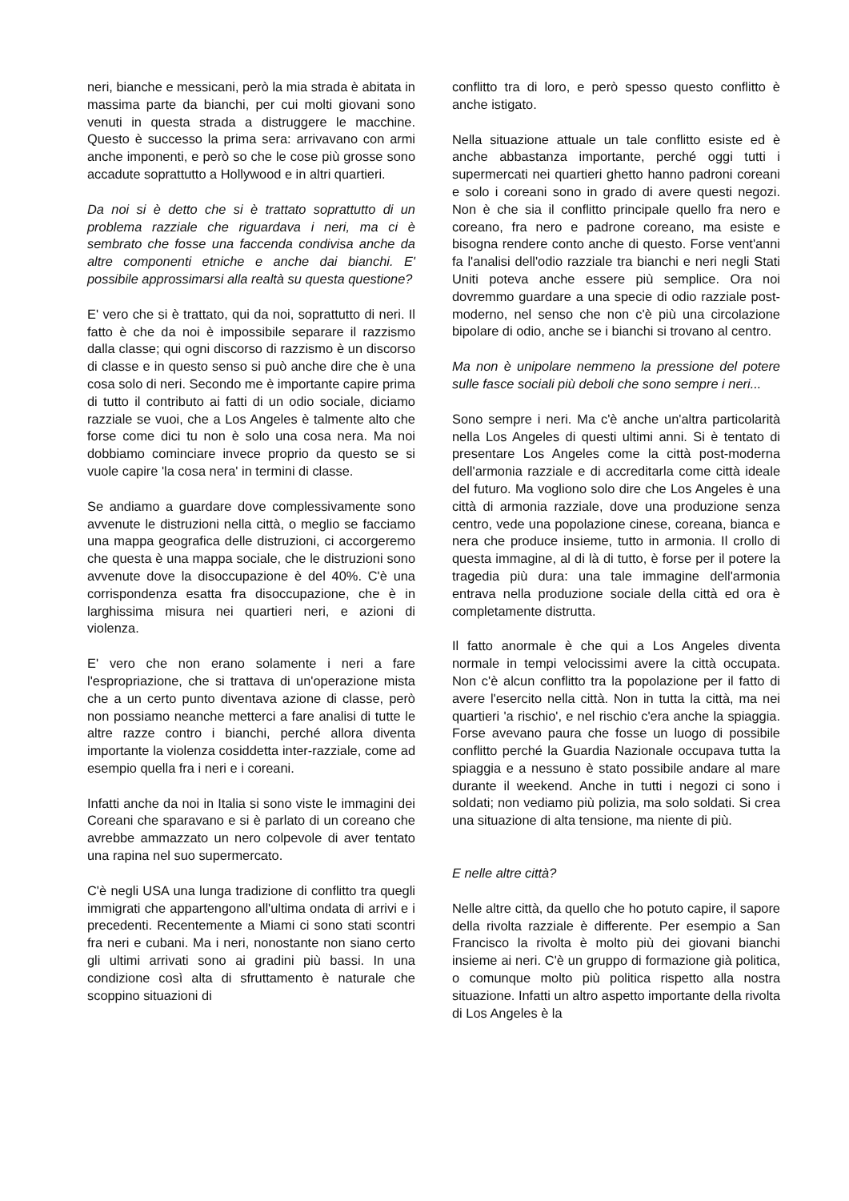neri, bianche e messicani, però la mia strada è abitata in massima parte da bianchi, per cui molti giovani sono venuti in questa strada a distruggere le macchine. Questo è successo la prima sera: arrivavano con armi anche imponenti, e però so che le cose più grosse sono accadute soprattutto a Hollywood e in altri quartieri.
Da noi si è detto che si è trattato soprattutto di un problema razziale che riguardava i neri, ma ci è sembrato che fosse una faccenda condivisa anche da altre componenti etniche e anche dai bianchi. E' possibile approssimarsi alla realtà su questa questione?
E' vero che si è trattato, qui da noi, soprattutto di neri. Il fatto è che da noi è impossibile separare il razzismo dalla classe; qui ogni discorso di razzismo è un discorso di classe e in questo senso si può anche dire che è una cosa solo di neri. Secondo me è importante capire prima di tutto il contributo ai fatti di un odio sociale, diciamo razziale se vuoi, che a Los Angeles è talmente alto che forse come dici tu non è solo una cosa nera. Ma noi dobbiamo cominciare invece proprio da questo se si vuole capire 'la cosa nera' in termini di classe.
Se andiamo a guardare dove complessivamente sono avvenute le distruzioni nella città, o meglio se facciamo una mappa geografica delle distruzioni, ci accorgeremo che questa è una mappa sociale, che le distruzioni sono avvenute dove la disoccupazione è del 40%. C'è una corrispondenza esatta fra disoccupazione, che è in larghissima misura nei quartieri neri, e azioni di violenza.
E' vero che non erano solamente i neri a fare l'espropriazione, che si trattava di un'operazione mista che a un certo punto diventava azione di classe, però non possiamo neanche metterci a fare analisi di tutte le altre razze contro i bianchi, perché allora diventa importante la violenza cosiddetta inter-razziale, come ad esempio quella fra i neri e i coreani.
Infatti anche da noi in Italia si sono viste le immagini dei Coreani che sparavano e si è parlato di un coreano che avrebbe ammazzato un nero colpevole di aver tentato una rapina nel suo supermercato.
C'è negli USA una lunga tradizione di conflitto tra quegli immigrati che appartengono all'ultima ondata di arrivi e i precedenti. Recentemente a Miami ci sono stati scontri fra neri e cubani. Ma i neri, nonostante non siano certo gli ultimi arrivati sono ai gradini più bassi. In una condizione così alta di sfruttamento è naturale che scoppino situazioni di
conflitto tra di loro, e però spesso questo conflitto è anche istigato.
Nella situazione attuale un tale conflitto esiste ed è anche abbastanza importante, perché oggi tutti i supermercati nei quartieri ghetto hanno padroni coreani e solo i coreani sono in grado di avere questi negozi. Non è che sia il conflitto principale quello fra nero e coreano, fra nero e padrone coreano, ma esiste e bisogna rendere conto anche di questo. Forse vent'anni fa l'analisi dell'odio razziale tra bianchi e neri negli Stati Uniti poteva anche essere più semplice. Ora noi dovremmo guardare a una specie di odio razziale post-moderno, nel senso che non c'è più una circolazione bipolare di odio, anche se i bianchi si trovano al centro.
Ma non è unipolare nemmeno la pressione del potere sulle fasce sociali più deboli che sono sempre i neri...
Sono sempre i neri. Ma c'è anche un'altra particolarità nella Los Angeles di questi ultimi anni. Si è tentato di presentare Los Angeles come la città post-moderna dell'armonia razziale e di accreditarla come città ideale del futuro. Ma vogliono solo dire che Los Angeles è una città di armonia razziale, dove una produzione senza centro, vede una popolazione cinese, coreana, bianca e nera che produce insieme, tutto in armonia. Il crollo di questa immagine, al di là di tutto, è forse per il potere la tragedia più dura: una tale immagine dell'armonia entrava nella produzione sociale della città ed ora è completamente distrutta.
Il fatto anormale è che qui a Los Angeles diventa normale in tempi velocissimi avere la città occupata. Non c'è alcun conflitto tra la popolazione per il fatto di avere l'esercito nella città. Non in tutta la città, ma nei quartieri 'a rischio', e nel rischio c'era anche la spiaggia. Forse avevano paura che fosse un luogo di possibile conflitto perché la Guardia Nazionale occupava tutta la spiaggia e a nessuno è stato possibile andare al mare durante il weekend. Anche in tutti i negozi ci sono i soldati; non vediamo più polizia, ma solo soldati. Si crea una situazione di alta tensione, ma niente di più.
E nelle altre città?
Nelle altre città, da quello che ho potuto capire, il sapore della rivolta razziale è differente. Per esempio a San Francisco la rivolta è molto più dei giovani bianchi insieme ai neri. C'è un gruppo di formazione già politica, o comunque molto più politica rispetto alla nostra situazione. Infatti un altro aspetto importante della rivolta di Los Angeles è la